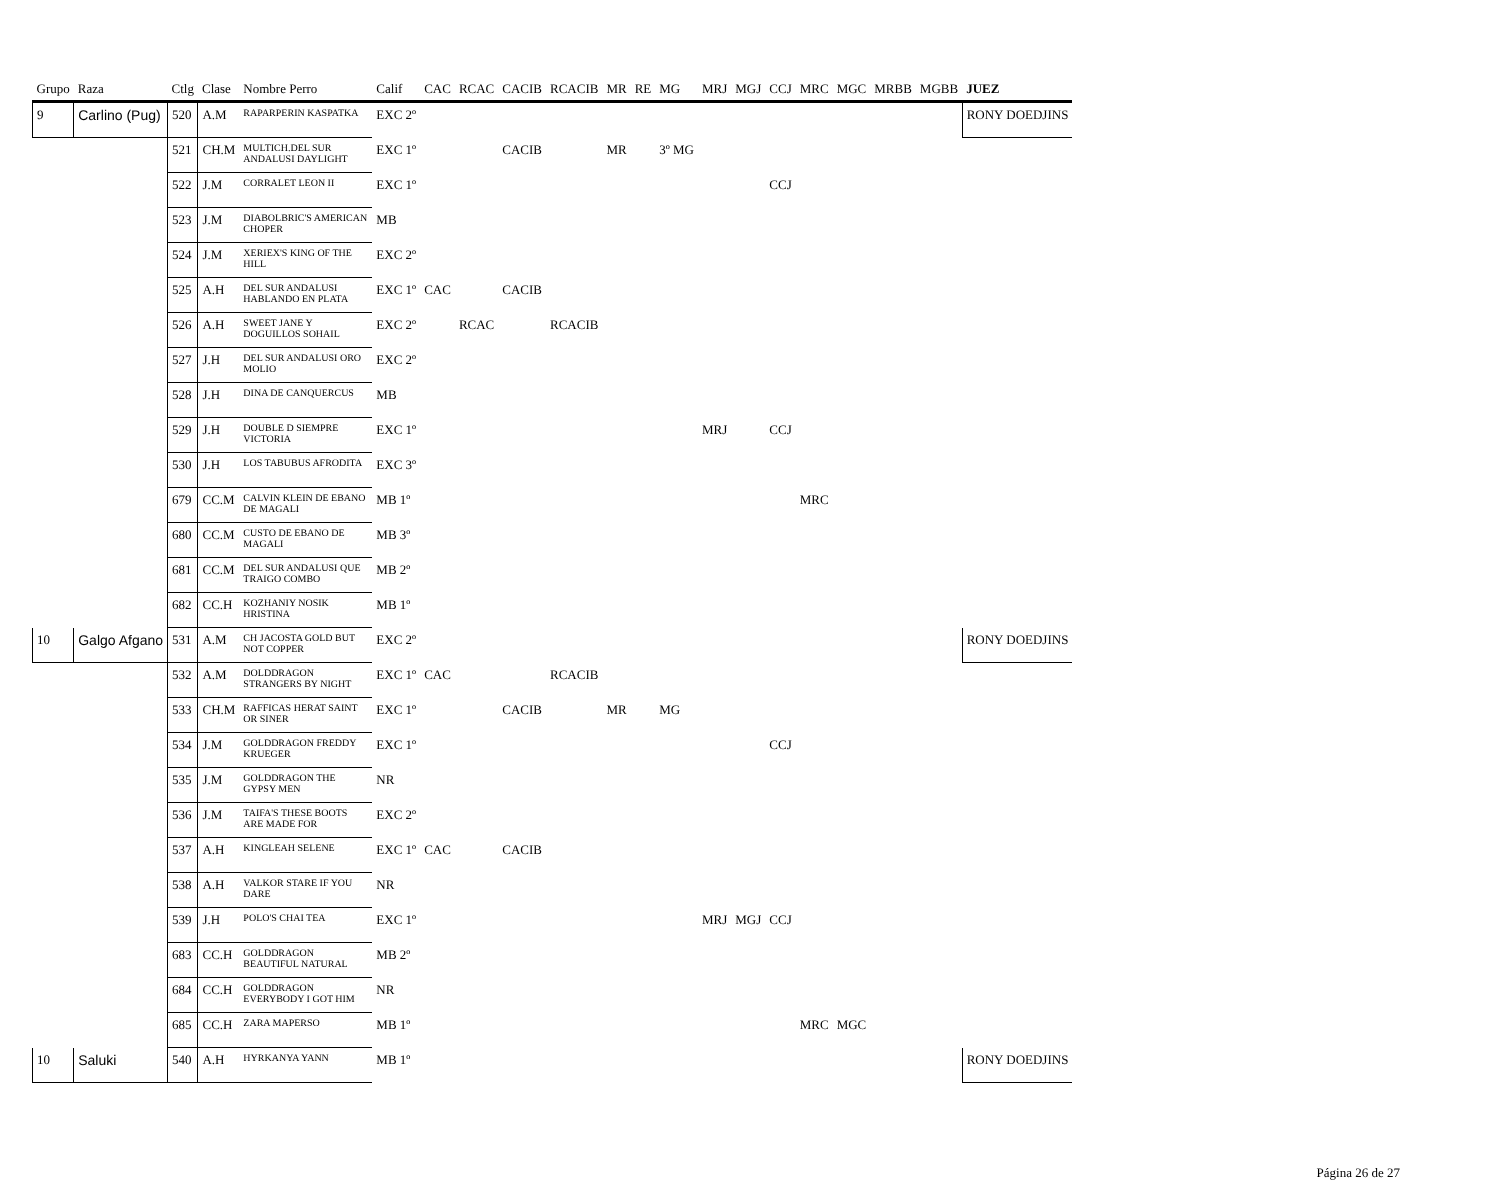| Grupo | Raza | Ctlg | Clase | Nombre Perro | Calif | CAC | RCAC | CACIB | RCACIB | MR | RE | MG | MRJ | MGJ | CCJ | MRC | MGC | MRBB | MGBB | JUEZ |
| --- | --- | --- | --- | --- | --- | --- | --- | --- | --- | --- | --- | --- | --- | --- | --- | --- | --- | --- | --- | --- |
| 9 | Carlino (Pug) | 520 | A.M | RAPARPERIN KASPATKA | EXC 2º | | | | | | | | | | | | | | | RONY DOEDJINS |
| | | 521 | CH.M | MULTICH.DEL SUR ANDALUSI DAYLIGHT | EXC 1º | | | CACIB | | MR | | 3º MG | | | | | | | | |
| | | 522 | J.M | CORRALET LEON II | EXC 1º | | | | | | | | | | CCJ | | | | | |
| | | 523 | J.M | DIABOLBRIC'S AMERICAN CHOPER | MB | | | | | | | | | | | | | | | |
| | | 524 | J.M | XERIEX'S KING OF THE HILL | EXC 2º | | | | | | | | | | | | | | | |
| | | 525 | A.H | DEL SUR ANDALUSI HABLANDO EN PLATA | EXC 1º | CAC | | CACIB | | | | | | | | | | | | |
| | | 526 | A.H | SWEET JANE Y DOGUILLOS SOHAIL | EXC 2º | | RCAC | | RCACIB | | | | | | | | | | | |
| | | 527 | J.H | DEL SUR ANDALUSI ORO MOLIO | EXC 2º | | | | | | | | | | | | | | | |
| | | 528 | J.H | DINA DE CANQUERCUS | MB | | | | | | | | | | | | | | | |
| | | 529 | J.H | DOUBLE D SIEMPRE VICTORIA | EXC 1º | | | | | | | | MRJ | | CCJ | | | | | |
| | | 530 | J.H | LOS TABUBUS AFRODITA | EXC 3º | | | | | | | | | | | | | | | |
| | | 679 | CC.M | CALVIN KLEIN DE EBANO DE MAGALI | MB 1º | | | | | | | | | | | MRC | | | | |
| | | 680 | CC.M | CUSTO DE EBANO DE MAGALI | MB 3º | | | | | | | | | | | | | | | |
| | | 681 | CC.M | DEL SUR ANDALUSI QUE TRAIGO COMBO | MB 2º | | | | | | | | | | | | | | | |
| | | 682 | CC.H | KOZHANIY NOSIK HRISTINA | MB 1º | | | | | | | | | | | | | | | |
| 10 | Galgo Afgano | 531 | A.M | CH JACOSTA GOLD BUT NOT COPPER | EXC 2º | | | | | | | | | | | | | | | RONY DOEDJINS |
| | | 532 | A.M | DOLDDRAGON STRANGERS BY NIGHT | EXC 1º | CAC | | | RCACIB | | | | | | | | | | | |
| | | 533 | CH.M | RAFFICAS HERAT SAINT OR SINER | EXC 1º | | | CACIB | | MR | | MG | | | | | | | | |
| | | 534 | J.M | GOLDDRAGON FREDDY KRUEGER | EXC 1º | | | | | | | | | | CCJ | | | | | |
| | | 535 | J.M | GOLDDRAGON THE GYPSY MEN | NR | | | | | | | | | | | | | | | |
| | | 536 | J.M | TAIFA'S THESE BOOTS ARE MADE FOR | EXC 2º | | | | | | | | | | | | | | | |
| | | 537 | A.H | KINGLEAH SELENE | EXC 1º | CAC | | CACIB | | | | | | | | | | | | |
| | | 538 | A.H | VALKOR STARE IF YOU DARE | NR | | | | | | | | | | | | | | | |
| | | 539 | J.H | POLO'S CHAI TEA | EXC 1º | | | | | | | | MRJ | MGJ | CCJ | | | | | |
| | | 683 | CC.H | GOLDDRAGON BEAUTIFUL NATURAL | MB 2º | | | | | | | | | | | | | | | |
| | | 684 | CC.H | GOLDDRAGON EVERYBODY I GOT HIM | NR | | | | | | | | | | | | | | | |
| | | 685 | CC.H | ZARA MAPERSO | MB 1º | | | | | | | | | | | MRC | MGC | | | |
| 10 | Saluki | 540 | A.H | HYRKANYA YANN | MB 1º | | | | | | | | | | | | | | | RONY DOEDJINS |
Página 26 de 27